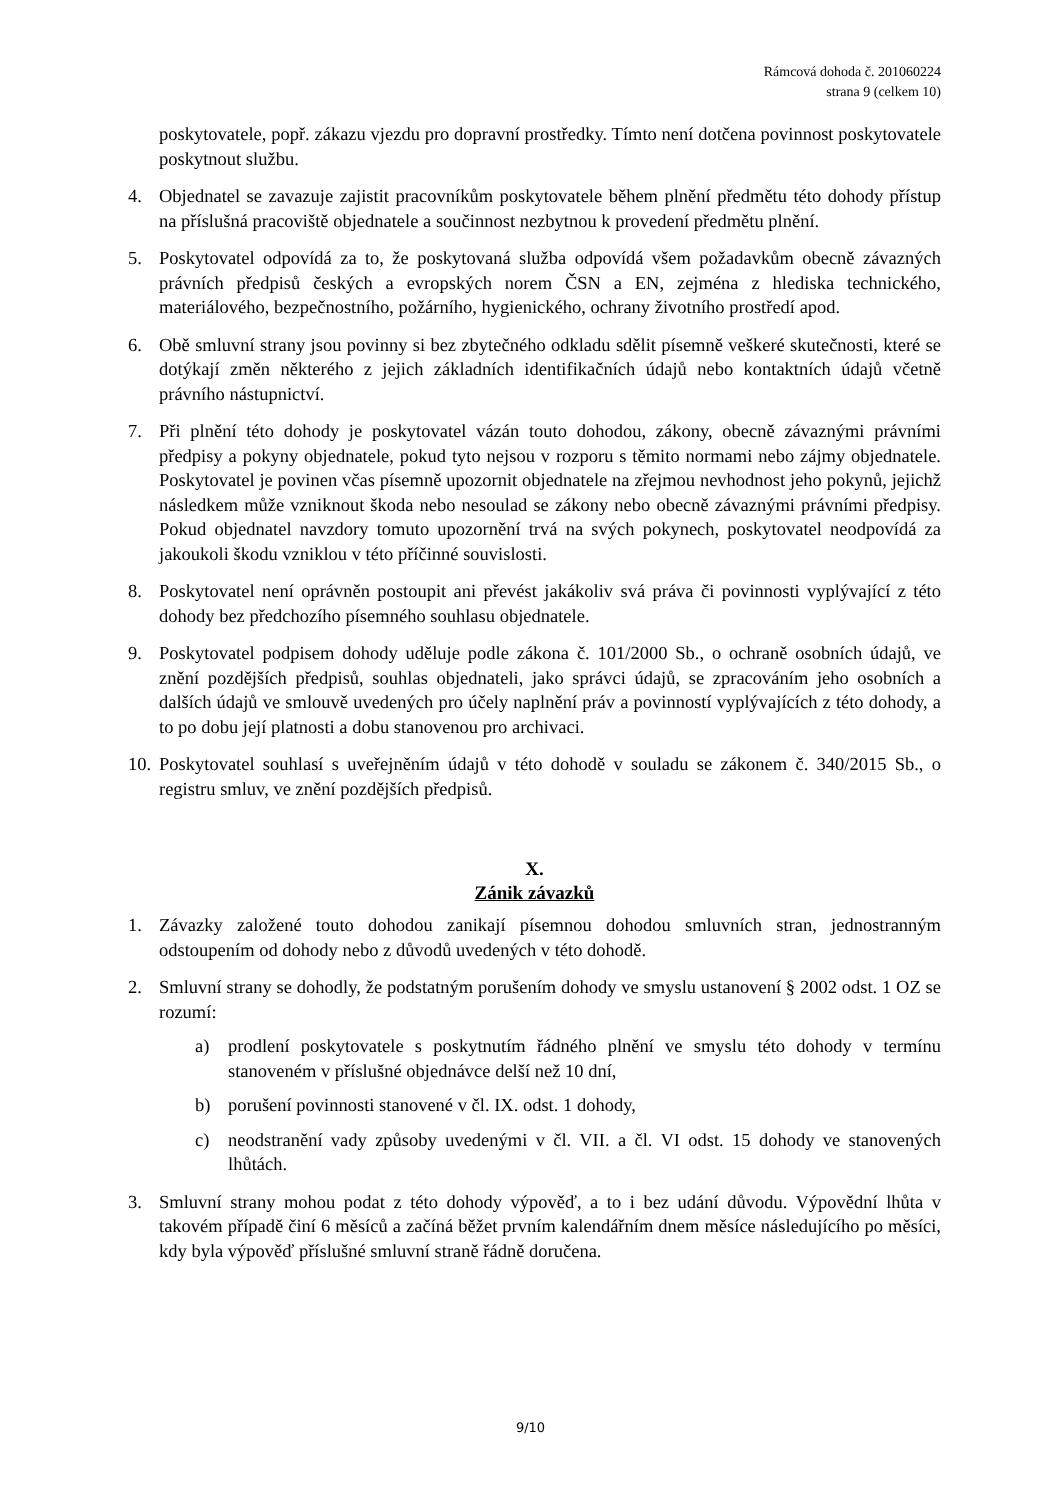Rámcová dohoda č. 201060224
strana 9 (celkem 10)
poskytovatele, popř. zákazu vjezdu pro dopravní prostředky. Tímto není dotčena povinnost poskytovatele poskytnout službu.
4. Objednatel se zavazuje zajistit pracovníkům poskytovatele během plnění předmětu této dohody přístup na příslušná pracoviště objednatele a součinnost nezbytnou k provedení předmětu plnění.
5. Poskytovatel odpovídá za to, že poskytovaná služba odpovídá všem požadavkům obecně závazných právních předpisů českých a evropských norem ČSN a EN, zejména z hlediska technického, materiálového, bezpečnostního, požárního, hygienického, ochrany životního prostředí apod.
6. Obě smluvní strany jsou povinny si bez zbytečného odkladu sdělit písemně veškeré skutečnosti, které se dotýkají změn některého z jejich základních identifikačních údajů nebo kontaktních údajů včetně právního nástupnictví.
7. Při plnění této dohody je poskytovatel vázán touto dohodou, zákony, obecně závaznými právními předpisy a pokyny objednatele, pokud tyto nejsou v rozporu s těmito normami nebo zájmy objednatele. Poskytovatel je povinen včas písemně upozornit objednatele na zřejmou nevhodnost jeho pokynů, jejichž následkem může vzniknout škoda nebo nesoulad se zákony nebo obecně závaznými právními předpisy. Pokud objednatel navzdory tomuto upozornění trvá na svých pokynech, poskytovatel neodpovídá za jakoukoli škodu vzniklou v této příčinné souvislosti.
8. Poskytovatel není oprávněn postoupit ani převést jakákoliv svá práva či povinnosti vyplývající z této dohody bez předchozího písemného souhlasu objednatele.
9. Poskytovatel podpisem dohody uděluje podle zákona č. 101/2000 Sb., o ochraně osobních údajů, ve znění pozdějších předpisů, souhlas objednateli, jako správci údajů, se zpracováním jeho osobních a dalších údajů ve smlouvě uvedených pro účely naplnění práv a povinností vyplývajících z této dohody, a to po dobu její platnosti a dobu stanovenou pro archivaci.
10.
Poskytovatel souhlasí s uveřejněním údajů v této dohodě v souladu se zákonem č. 340/2015 Sb., o registru smluv, ve znění pozdějších předpisů.
X.
Zánik závazků
1. Závazky založené touto dohodou zanikají písemnou dohodou smluvních stran, jednostranným odstoupením od dohody nebo z důvodů uvedených v této dohodě.
2. Smluvní strany se dohodly, že podstatným porušením dohody ve smyslu ustanovení § 2002 odst. 1 OZ se rozumí:
a) prodlení poskytovatele s poskytnutím řádného plnění ve smyslu této dohody v termínu stanoveném v příslušné objednávce delší než 10 dní,
b) porušení povinnosti stanovené v čl. IX. odst. 1 dohody,
c) neodstranění vady způsoby uvedenými v čl. VII. a čl. VI odst. 15 dohody ve stanovených lhůtách.
3. Smluvní strany mohou podat z této dohody výpověď, a to i bez udání důvodu. Výpovědní lhůta v takovém případě činí 6 měsíců a začíná běžet prvním kalendářním dnem měsíce následujícího po měsíci, kdy byla výpověď příslušné smluvní straně řádně doručena.
9/10